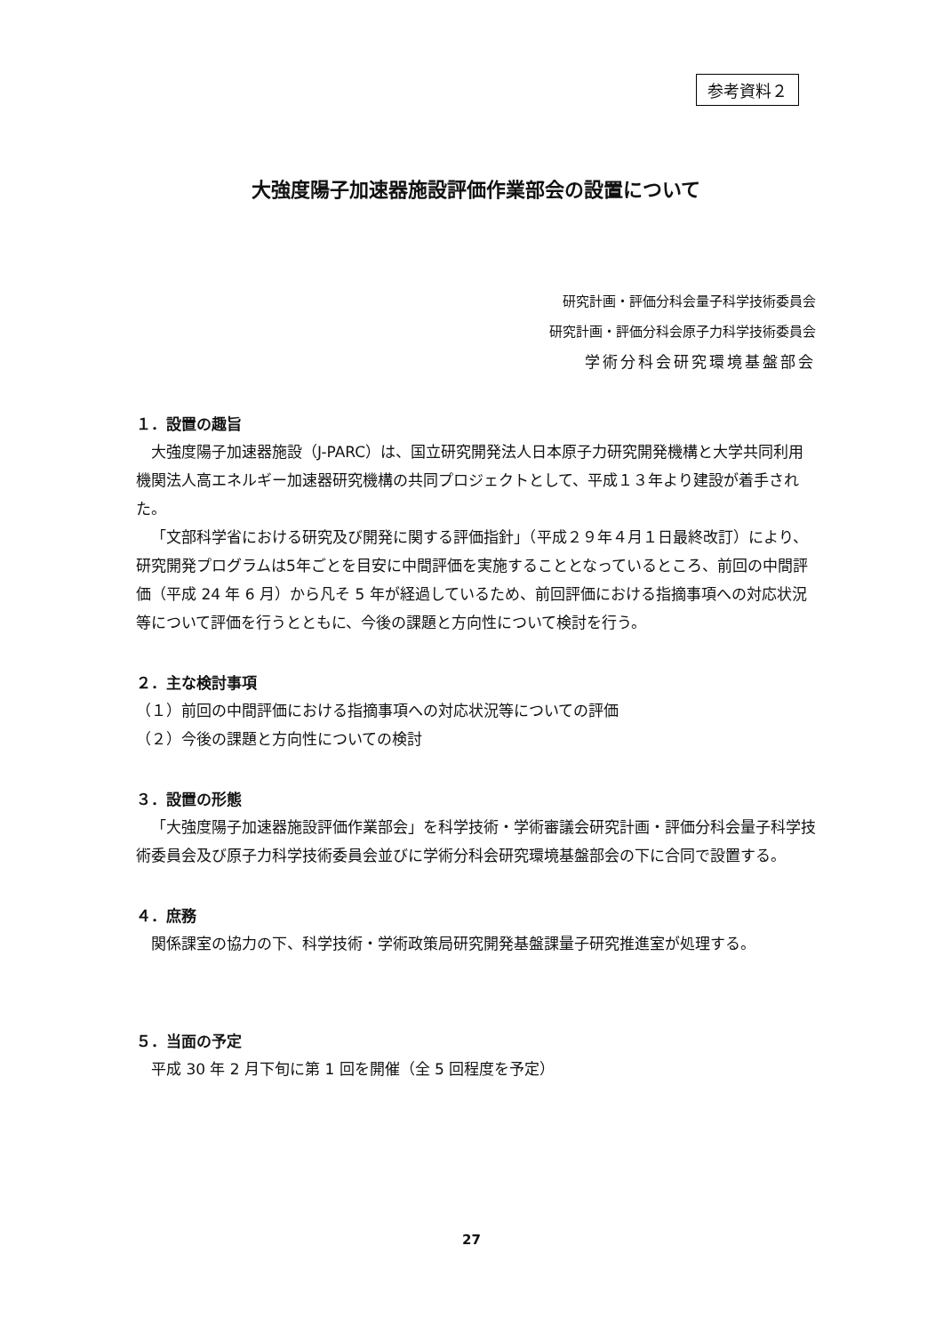参考資料２
大強度陽子加速器施設評価作業部会の設置について
研究計画・評価分科会量子科学技術委員会
研究計画・評価分科会原子力科学技術委員会
学術分科会研究環境基盤部会
１．設置の趣旨
大強度陽子加速器施設（J-PARC）は、国立研究開発法人日本原子力研究開発機構と大学共同利用機関法人高エネルギー加速器研究機構の共同プロジェクトとして、平成１３年より建設が着手された。
「文部科学省における研究及び開発に関する評価指針」（平成２９年４月１日最終改訂）により、研究開発プログラムは5年ごとを目安に中間評価を実施することとなっているところ、前回の中間評価（平成 24 年 6 月）から凡そ 5 年が経過しているため、前回評価における指摘事項への対応状況等について評価を行うとともに、今後の課題と方向性について検討を行う。
２．主な検討事項
（１）前回の中間評価における指摘事項への対応状況等についての評価
（２）今後の課題と方向性についての検討
３．設置の形態
「大強度陽子加速器施設評価作業部会」を科学技術・学術審議会研究計画・評価分科会量子科学技術委員会及び原子力科学技術委員会並びに学術分科会研究環境基盤部会の下に合同で設置する。
４．庶務
関係課室の協力の下、科学技術・学術政策局研究開発基盤課量子研究推進室が処理する。
５．当面の予定
平成 30 年 2 月下旬に第 1 回を開催（全 5 回程度を予定）
27